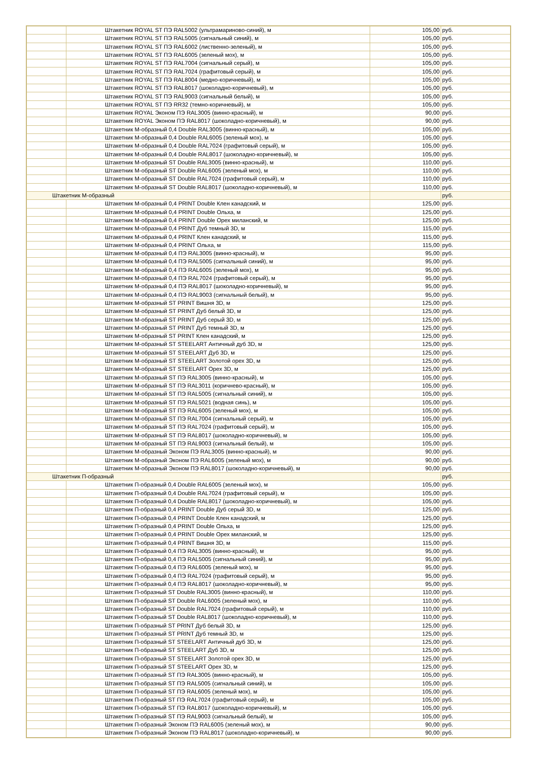| | Штакетник ROYAL ST ПЭ RAL5002 (ультрамариново-синий), м | 105,00 | руб. |
| | Штакетник ROYAL ST ПЭ RAL5005 (сигнальный синий), м | 105,00 | руб. |
| | Штакетник ROYAL ST ПЭ RAL6002 (лиственно-зеленый), м | 105,00 | руб. |
| | Штакетник ROYAL ST ПЭ RAL6005 (зеленый мох), м | 105,00 | руб. |
| | Штакетник ROYAL ST ПЭ RAL7004 (сигнальный серый), м | 105,00 | руб. |
| | Штакетник ROYAL ST ПЭ RAL7024 (графитовый серый), м | 105,00 | руб. |
| | Штакетник ROYAL ST ПЭ RAL8004 (медно-коричневый), м | 105,00 | руб. |
| | Штакетник ROYAL ST ПЭ RAL8017 (шоколадно-коричневый), м | 105,00 | руб. |
| | Штакетник ROYAL ST ПЭ RAL9003 (сигнальный белый), м | 105,00 | руб. |
| | Штакетник ROYAL ST ПЭ RR32 (темно-коричневый), м | 105,00 | руб. |
| | Штакетник ROYAL Эконом ПЭ RAL3005 (винно-красный), м | 90,00 | руб. |
| | Штакетник ROYAL Эконом ПЭ RAL8017 (шоколадно-коричневый), м | 90,00 | руб. |
| | Штакетник М-образный 0,4 Double RAL3005 (винно-красный), м | 105,00 | руб. |
| | Штакетник М-образный 0,4 Double RAL6005 (зеленый мох), м | 105,00 | руб. |
| | Штакетник М-образный 0,4 Double RAL7024 (графитовый серый), м | 105,00 | руб. |
| | Штакетник М-образный 0,4 Double RAL8017 (шоколадно-коричневый), м | 105,00 | руб. |
| | Штакетник М-образный ST Double RAL3005 (винно-красный), м | 110,00 | руб. |
| | Штакетник М-образный ST Double RAL6005 (зеленый мох), м | 110,00 | руб. |
| | Штакетник М-образный ST Double RAL7024 (графитовый серый), м | 110,00 | руб. |
| | Штакетник М-образный ST Double RAL8017 (шоколадно-коричневый), м | 110,00 | руб. |
| Штакетник М-образный | | | руб. |
| | Штакетник М-образный 0,4 PRINT Double Клен канадский, м | 125,00 | руб. |
| | Штакетник М-образный 0,4 PRINT Double Ольха, м | 125,00 | руб. |
| | Штакетник М-образный 0,4 PRINT Double Орех миланский, м | 125,00 | руб. |
| | Штакетник М-образный 0,4 PRINT Дуб темный 3D, м | 115,00 | руб. |
| | Штакетник М-образный 0,4 PRINT Клен канадский, м | 115,00 | руб. |
| | Штакетник М-образный 0,4 PRINT Ольха, м | 115,00 | руб. |
| | Штакетник М-образный 0,4 ПЭ RAL3005 (винно-красный), м | 95,00 | руб. |
| | Штакетник М-образный 0,4 ПЭ RAL5005 (сигнальный синий), м | 95,00 | руб. |
| | Штакетник М-образный 0,4 ПЭ RAL6005 (зеленый мох), м | 95,00 | руб. |
| | Штакетник М-образный 0,4 ПЭ RAL7024 (графитовый серый), м | 95,00 | руб. |
| | Штакетник М-образный 0,4 ПЭ RAL8017 (шоколадно-коричневый), м | 95,00 | руб. |
| | Штакетник М-образный 0,4 ПЭ RAL9003 (сигнальный белый), м | 95,00 | руб. |
| | Штакетник М-образный ST PRINT Вишня 3D, м | 125,00 | руб. |
| | Штакетник М-образный ST PRINT Дуб белый 3D, м | 125,00 | руб. |
| | Штакетник М-образный ST PRINT Дуб серый 3D, м | 125,00 | руб. |
| | Штакетник М-образный ST PRINT Дуб темный 3D, м | 125,00 | руб. |
| | Штакетник М-образный ST PRINT Клен канадский, м | 125,00 | руб. |
| | Штакетник М-образный ST STEELART Античный дуб 3D, м | 125,00 | руб. |
| | Штакетник М-образный ST STEELART Дуб 3D, м | 125,00 | руб. |
| | Штакетник М-образный ST STEELART Золотой орех 3D, м | 125,00 | руб. |
| | Штакетник М-образный ST STEELART Орех 3D, м | 125,00 | руб. |
| | Штакетник М-образный ST ПЭ RAL3005 (винно-красный), м | 105,00 | руб. |
| | Штакетник М-образный ST ПЭ RAL3011 (коричнево-красный), м | 105,00 | руб. |
| | Штакетник М-образный ST ПЭ RAL5005 (сигнальный синий), м | 105,00 | руб. |
| | Штакетник М-образный ST ПЭ RAL5021 (водная синь), м | 105,00 | руб. |
| | Штакетник М-образный ST ПЭ RAL6005 (зеленый мох), м | 105,00 | руб. |
| | Штакетник М-образный ST ПЭ RAL7004 (сигнальный серый), м | 105,00 | руб. |
| | Штакетник М-образный ST ПЭ RAL7024 (графитовый серый), м | 105,00 | руб. |
| | Штакетник М-образный ST ПЭ RAL8017 (шоколадно-коричневый), м | 105,00 | руб. |
| | Штакетник М-образный ST ПЭ RAL9003 (сигнальный белый), м | 105,00 | руб. |
| | Штакетник М-образный Эконом ПЭ RAL3005 (винно-красный), м | 90,00 | руб. |
| | Штакетник М-образный Эконом ПЭ RAL6005 (зеленый мох), м | 90,00 | руб. |
| | Штакетник М-образный Эконом ПЭ RAL8017 (шоколадно-коричневый), м | 90,00 | руб. |
| Штакетник П-образный | | | руб. |
| | Штакетник П-образный 0,4 Double RAL6005 (зеленый мох), м | 105,00 | руб. |
| | Штакетник П-образный 0,4 Double RAL7024 (графитовый серый), м | 105,00 | руб. |
| | Штакетник П-образный 0,4 Double RAL8017 (шоколадно-коричневый), м | 105,00 | руб. |
| | Штакетник П-образный 0,4 PRINT Double Дуб серый 3D, м | 125,00 | руб. |
| | Штакетник П-образный 0,4 PRINT Double Клен канадский, м | 125,00 | руб. |
| | Штакетник П-образный 0,4 PRINT Double Ольха, м | 125,00 | руб. |
| | Штакетник П-образный 0,4 PRINT Double Орех миланский, м | 125,00 | руб. |
| | Штакетник П-образный 0,4 PRINT Вишня 3D, м | 115,00 | руб. |
| | Штакетник П-образный 0,4 ПЭ RAL3005 (винно-красный), м | 95,00 | руб. |
| | Штакетник П-образный 0,4 ПЭ RAL5005 (сигнальный синий), м | 95,00 | руб. |
| | Штакетник П-образный 0,4 ПЭ RAL6005 (зеленый мох), м | 95,00 | руб. |
| | Штакетник П-образный 0,4 ПЭ RAL7024 (графитовый серый), м | 95,00 | руб. |
| | Штакетник П-образный 0,4 ПЭ RAL8017 (шоколадно-коричневый), м | 95,00 | руб. |
| | Штакетник П-образный ST Double RAL3005 (винно-красный), м | 110,00 | руб. |
| | Штакетник П-образный ST Double RAL6005 (зеленый мох), м | 110,00 | руб. |
| | Штакетник П-образный ST Double RAL7024 (графитовый серый), м | 110,00 | руб. |
| | Штакетник П-образный ST Double RAL8017 (шоколадно-коричневый), м | 110,00 | руб. |
| | Штакетник П-образный ST PRINT Дуб белый 3D, м | 125,00 | руб. |
| | Штакетник П-образный ST PRINT Дуб темный 3D, м | 125,00 | руб. |
| | Штакетник П-образный ST STEELART Античный дуб 3D, м | 125,00 | руб. |
| | Штакетник П-образный ST STEELART Дуб 3D, м | 125,00 | руб. |
| | Штакетник П-образный ST STEELART Золотой орех 3D, м | 125,00 | руб. |
| | Штакетник П-образный ST STEELART Орех 3D, м | 125,00 | руб. |
| | Штакетник П-образный ST ПЭ RAL3005 (винно-красный), м | 105,00 | руб. |
| | Штакетник П-образный ST ПЭ RAL5005 (сигнальный синий), м | 105,00 | руб. |
| | Штакетник П-образный ST ПЭ RAL6005 (зеленый мох), м | 105,00 | руб. |
| | Штакетник П-образный ST ПЭ RAL7024 (графитовый серый), м | 105,00 | руб. |
| | Штакетник П-образный ST ПЭ RAL8017 (шоколадно-коричневый), м | 105,00 | руб. |
| | Штакетник П-образный ST ПЭ RAL9003 (сигнальный белый), м | 105,00 | руб. |
| | Штакетник П-образный Эконом ПЭ RAL6005 (зеленый мох), м | 90,00 | руб. |
| | Штакетник П-образный Эконом ПЭ RAL8017 (шоколадно-коричневый), м | 90,00 | руб. |